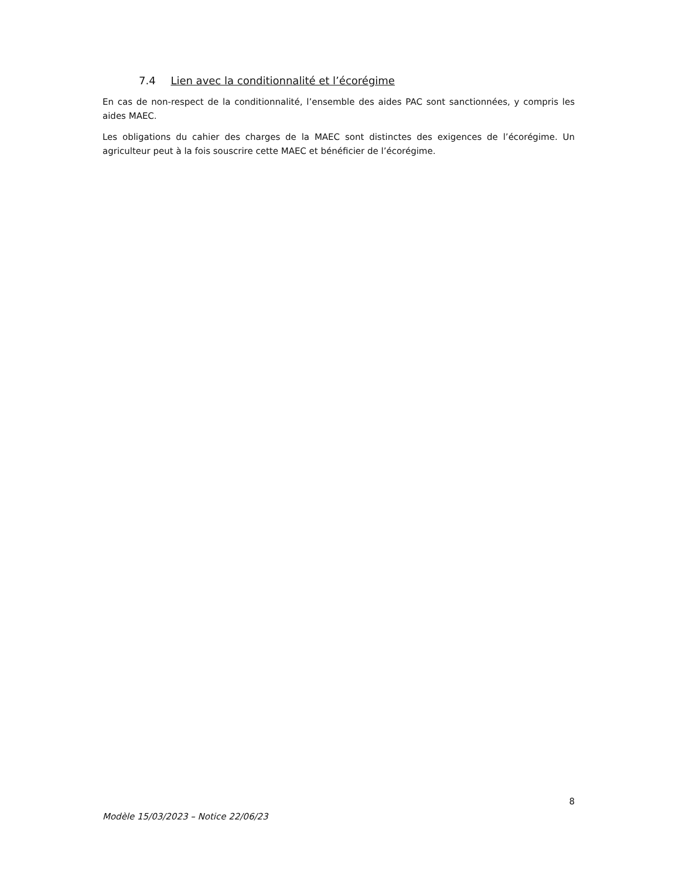7.4 Lien avec la conditionnalité et l’écorégime
En cas de non-respect de la conditionnalité, l’ensemble des aides PAC sont sanctionnées, y compris les aides MAEC.
Les obligations du cahier des charges de la MAEC sont distinctes des exigences de l’écorégime. Un agriculteur peut à la fois souscrire cette MAEC et bénéficier de l’écorégime.
8
Modèle 15/03/2023 – Notice 22/06/23